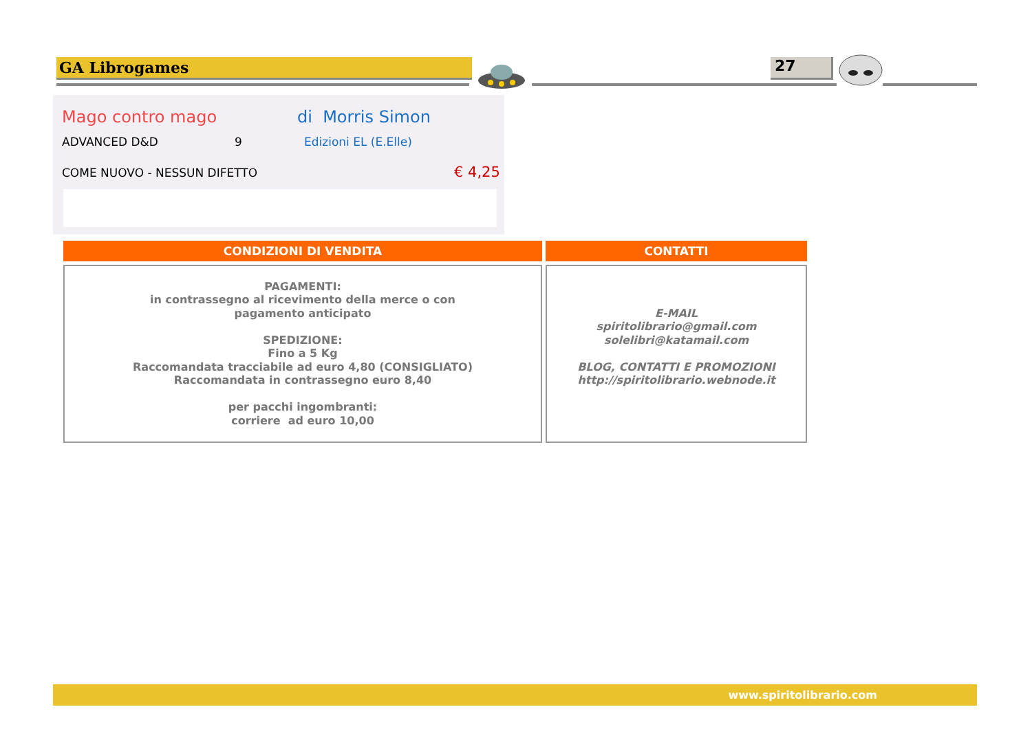GA Librogames 27
Mago contro mago di Morris Simon
ADVANCED D&D 9 Edizioni EL (E.Elle)
COME NUOVO - NESSUN DIFETTO € 4,25
CONDIZIONI DI VENDITA
PAGAMENTI:
in contrassegno al ricevimento della merce o con
pagamento anticipato
SPEDIZIONE:
Fino a 5 Kg
Raccomandata tracciabile ad euro 4,80 (CONSIGLIATO)
Raccomandata in contrassegno euro 8,40
per pacchi ingombranti:
corriere ad euro 10,00
CONTATTI
E-MAIL
spiritolibrario@gmail.com
solelibri@katamail.com
BLOG, CONTATTI E PROMOZIONI
http://spiritolibrario.webnode.it
www.spiritolibrario.com